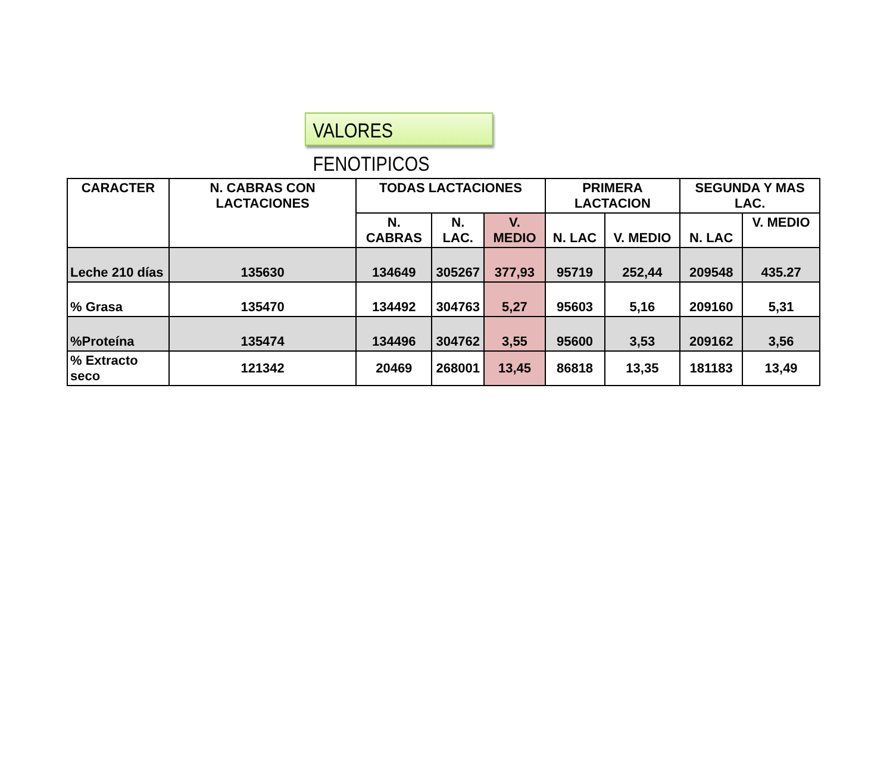VALORES FENOTIPICOS
| CARACTER | N. CABRAS CON LACTACIONES | TODAS LACTACIONES | | | PRIMERA LACTACION | | SEGUNDA Y MAS LAC. | |
| --- | --- | --- | --- | --- | --- | --- | --- | --- |
| | | N. CABRAS | N. LAC. | V. MEDIO | N. LAC | V. MEDIO | N. LAC | V. MEDIO |
| Leche 210 días | 135630 | 134649 | 305267 | 377,93 | 95719 | 252,44 | 209548 | 435.27 |
| % Grasa | 135470 | 134492 | 304763 | 5,27 | 95603 | 5,16 | 209160 | 5,31 |
| %Proteína | 135474 | 134496 | 304762 | 3,55 | 95600 | 3,53 | 209162 | 3,56 |
| % Extracto seco | 121342 | 20469 | 268001 | 13,45 | 86818 | 13,35 | 181183 | 13,49 |